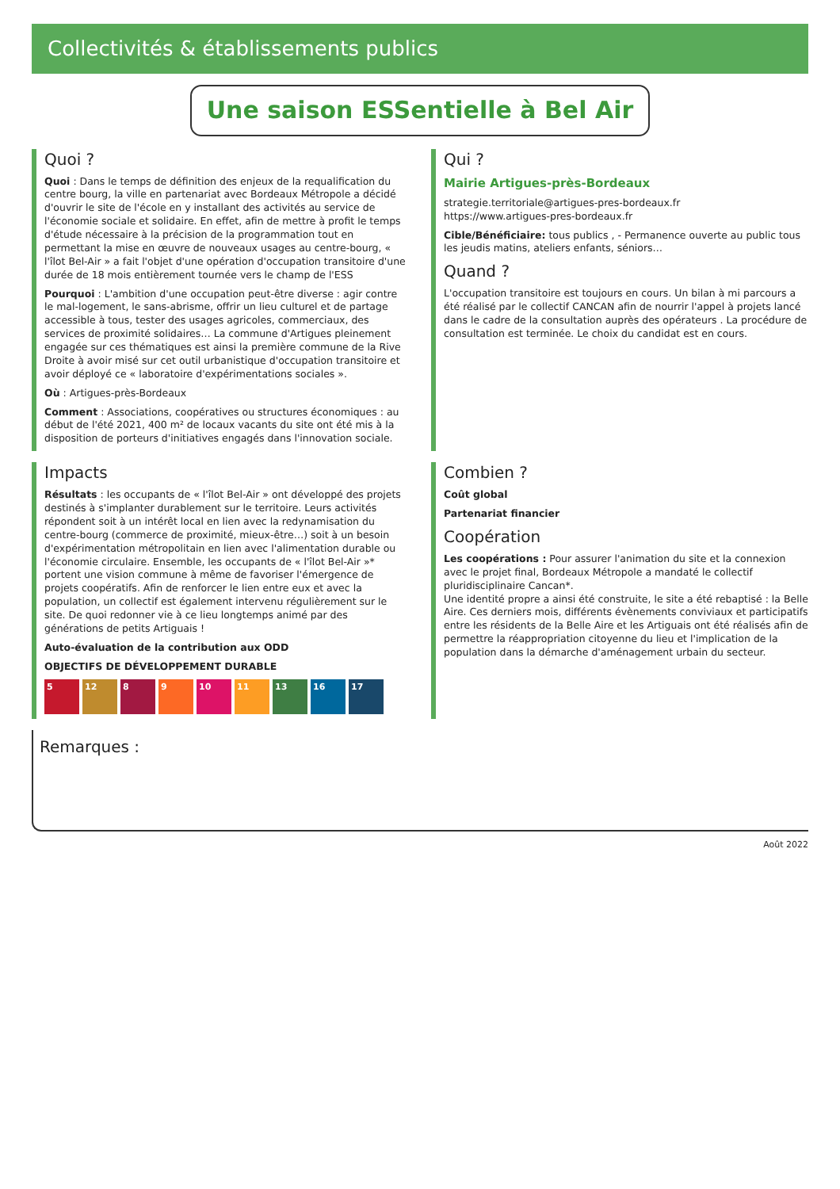Collectivités & établissements publics
Une saison ESSentielle à Bel Air
Quoi ?
Quoi : Dans le temps de définition des enjeux de la requalification du centre bourg, la ville en partenariat avec Bordeaux Métropole a décidé d'ouvrir le site de l'école en y installant des activités au service de l'économie sociale et solidaire. En effet, afin de mettre à profit le temps d'étude nécessaire à la précision de la programmation tout en permettant la mise en œuvre de nouveaux usages au centre-bourg, « l'îlot Bel-Air » a fait l'objet d'une opération d'occupation transitoire d'une durée de 18 mois entièrement tournée vers le champ de l'ESS
Pourquoi : L'ambition d'une occupation peut-être diverse : agir contre le mal-logement, le sans-abrisme, offrir un lieu culturel et de partage accessible à tous, tester des usages agricoles, commerciaux, des services de proximité solidaires… La commune d'Artigues pleinement engagée sur ces thématiques est ainsi la première commune de la Rive Droite à avoir misé sur cet outil urbanistique d'occupation transitoire et avoir déployé ce « laboratoire d'expérimentations sociales ».
Où : Artigues-près-Bordeaux
Comment : Associations, coopératives ou structures économiques : au début de l'été 2021, 400 m² de locaux vacants du site ont été mis à la disposition de porteurs d'initiatives engagés dans l'innovation sociale.
Qui ?
Mairie Artigues-près-Bordeaux
strategie.territoriale@artigues-pres-bordeaux.fr
https://www.artigues-pres-bordeaux.fr
Cible/Bénéficiaire: tous publics , - Permanence ouverte au public tous les jeudis matins, ateliers enfants, séniors…
Quand ?
L'occupation transitoire est toujours en cours. Un bilan à mi parcours a été réalisé par le collectif CANCAN afin de nourrir l'appel à projets lancé dans le cadre de la consultation auprès des opérateurs . La procédure de consultation est terminée. Le choix du candidat est en cours.
Impacts
Résultats : les occupants de « l'îlot Bel-Air » ont développé des projets destinés à s'implanter durablement sur le territoire. Leurs activités répondent soit à un intérêt local en lien avec la redynamisation du centre-bourg (commerce de proximité, mieux-être…) soit à un besoin d'expérimentation métropolitain en lien avec l'alimentation durable ou l'économie circulaire. Ensemble, les occupants de « l'îlot Bel-Air »* portent une vision commune à même de favoriser l'émergence de projets coopératifs. Afin de renforcer le lien entre eux et avec la population, un collectif est également intervenu régulièrement sur le site. De quoi redonner vie à ce lieu longtemps animé par des générations de petits Artiguais !
Auto-évaluation de la contribution aux ODD
OBJECTIFS DE DÉVELOPPEMENT DURABLE
5 12 8 9 10 11 13 16 17
Combien ?
Coût global
Partenariat financier
Coopération
Les coopérations : Pour assurer l'animation du site et la connexion avec le projet final, Bordeaux Métropole a mandaté le collectif pluridisciplinaire Cancan*.
Une identité propre a ainsi été construite, le site a été rebaptisé : la Belle Aire. Ces derniers mois, différents évènements conviviaux et participatifs entre les résidents de la Belle Aire et les Artiguais ont été réalisés afin de permettre la réappropriation citoyenne du lieu et l'implication de la population dans la démarche d'aménagement urbain du secteur.
Remarques :
Août 2022